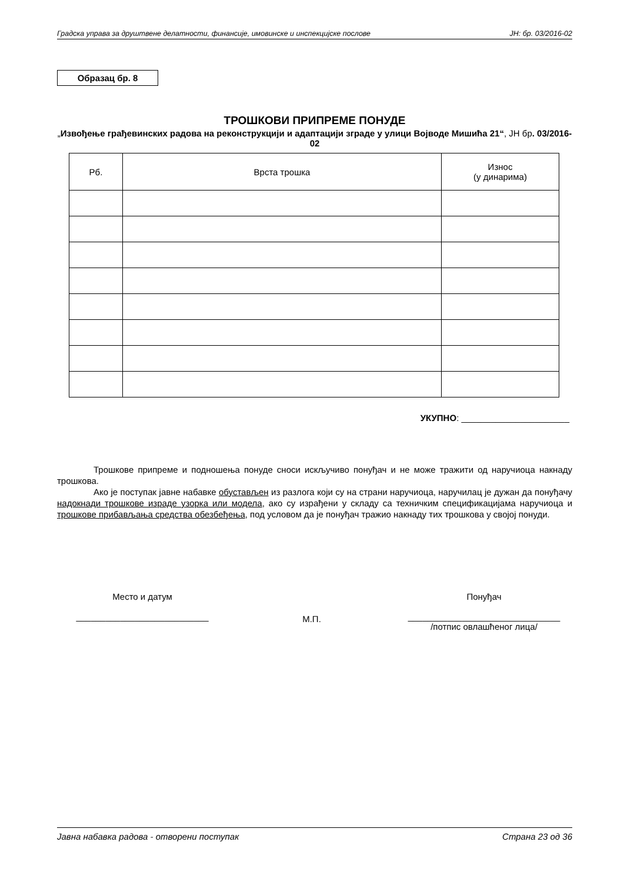Градска управа за друштвене делатности, финансије, имовинске и инспекцијске послове ЈН: бр. 03/2016-02
Образац бр. 8
ТРОШКОВИ ПРИПРЕМЕ ПОНУДЕ
„Извођење грађевинских радова на реконструкцији и адаптацији зграде у улици Војводе Мишића 21“, ЈН бр. 03/2016-02
| Рб. | Врста трошка | Износ (у динарима) |
| --- | --- | --- |
УКУПНО: ______________________
Трошкове припреме и подношења понуде сноси искључиво понуђач и не може тражити од наручиоца накнаду трошкова.
Ако је поступак јавне набавке обустављен из разлога који су на страни наручиоца, наручилац је дужан да понуђачу надокнади трошкове израде узорка или модела, ако су израђени у складу са техничким спецификацијама наручиоца и трошкове прибављања средства обезбеђења, под условом да је понуђач тражио накнаду тих трошкова у својој понуди.
Место и датум
___________________________
М.П.
Понуђач
_______________________________
/потпис овлашћеног лица/
Јавна набавка радова - отворени поступак Страна 23 од 36